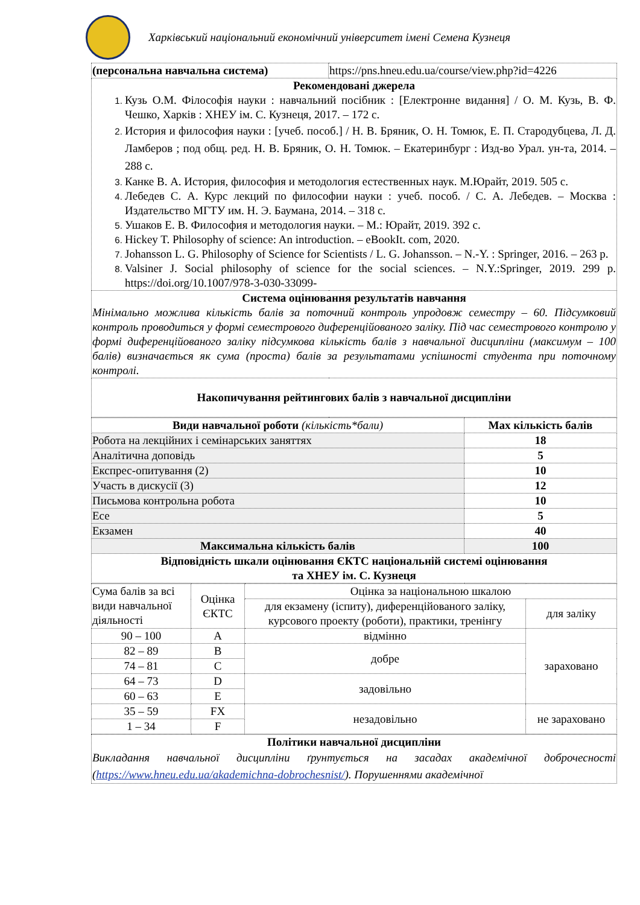Харківський національний економічний університет імені Семена Кузнеця
| (персональна навчальна система) | https://pns.hneu.edu.ua/course/view.php?id=4226 |
| Рекомендовані джерела Кузь О.М. Філософія науки : навчальний посібник : [Електронне видання] / О. М. Кузь, В. Ф. Чешко, Харків : ХНЕУ ім. С. Кузнеця, 2017. – 172 с. История и философия науки : [учеб. пособ.] / Н. В. Бряник, О. Н. Томюк, Е. П. Стародубцева, Л. Д. Ламберов ; под общ. ред. Н. В. Бряник, О. Н. Томюк. – Екатеринбург : Изд-во Урал. ун-та, 2014. – 288 с. Канке В. А. История, философия и методология естественных наук. М.Юрайт, 2019. 505 с. Лебедев С. А. Курс лекций по философии науки : учеб. пособ. / С. А. Лебедев. – Москва : Издательство МГТУ им. Н. Э. Баумана, 2014. – 318 с. Ушаков Е. В. Философия и методология науки. – М.: Юрайт, 2019. 392 с. Hickey T. Philosophy of science: An introduction. – eBookIt. com, 2020. Johansson L. G. Philosophy of Science for Scientists / L. G. Johansson. – N.-Y. : Springer, 2016. – 263 p. Valsiner J. Social philosophy of science for the social sciences. – N.Y.:Springer, 2019. 299 p. https://doi.org/10.1007/978-3-030-33099- | |
| Система оцінювання результатів навчання Мінімально можлива кількість балів за поточний контроль упродовж семестру – 60. Підсумковий контроль проводиться у формі семестрового диференційованого заліку. Під час семестрового контролю у формі диференційованого заліку підсумкова кількість балів з навчальної дисципліни (максимум – 100 балів) визначається як сума (проста) балів за результатами успішності студента при поточному контролі. | |
| Накопичування рейтингових балів з навчальної дисципліни | |
| Види навчальної роботи (кількість*бали) | Max кількість балів |
| --- | --- |
| Робота на лекційних і семінарських заняттях | 18 |
| Аналітична доповідь | 5 |
| Експрес-опитування (2) | 10 |
| Участь в дискусії (3) | 12 |
| Письмова контрольна робота | 10 |
| Есе | 5 |
| Екзамен | 40 |
| Максимальна кількість балів | 100 |
| Відповідність шкали оцінювання ЄКТС національній системі оцінювання та ХНЕУ ім. С. Кузнеця | |
| Сума балів за всі види навчальної діяльності | Оцінка ЄКТС | Оцінка за національною шкалою | |
| | | для екзамену (іспиту), диференційованого заліку, курсового проекту (роботи), практики, тренінгу | для заліку |
| 90 – 100 | A | відмінно | зараховано |
| 82 – 89 | B | добре | |
| 74 – 81 | C | | |
| 64 – 73 | D | задовільно | |
| 60 – 63 | E | | |
| 35 – 59 | FX | незадовільно | не зараховано |
| 1 – 34 | F | | |
| Політики навчальної дисципліни Викладання навчальної дисципліни ґрунтується на засадах академічної доброчесності ( https://www.hneu.edu.ua/akademichna-dobrochesnist/ ). Порушеннями академічної |